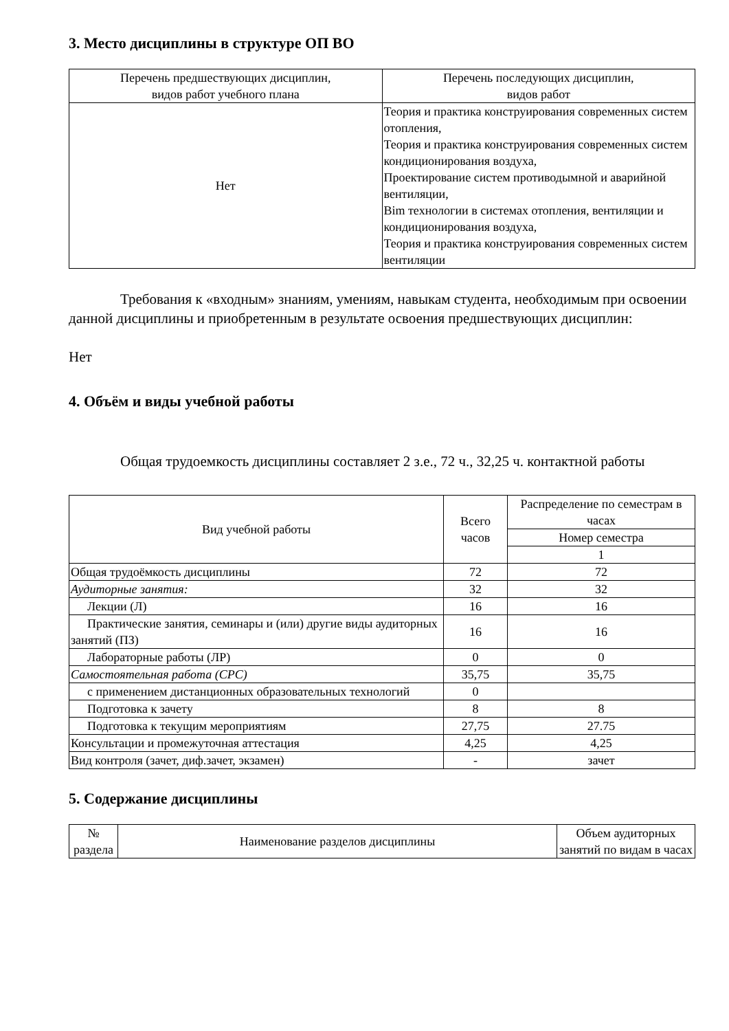3. Место дисциплины в структуре ОП ВО
| Перечень предшествующих дисциплин, видов работ учебного плана | Перечень последующих дисциплин, видов работ |
| --- | --- |
| Нет | Теория и практика конструирования современных систем отопления, Теория и практика конструирования современных систем кондиционирования воздуха, Проектирование систем противодымной и аварийной вентиляции, Bim технологии в системах отопления, вентиляции и кондиционирования воздуха, Теория и практика конструирования современных систем вентиляции |
Требования к «входным» знаниям, умениям, навыкам студента, необходимым при освоении данной дисциплины и приобретенным в результате освоения предшествующих дисциплин:
Нет
4. Объём и виды учебной работы
Общая трудоемкость дисциплины составляет 2 з.е., 72 ч., 32,25 ч. контактной работы
| Вид учебной работы | Всего часов | Распределение по семестрам в часах |
| | | Номер семестра |
| | | 1 |
| Общая трудоёмкость дисциплины | 72 | 72 |
| Аудиторные занятия: | 32 | 32 |
| Лекции (Л) | 16 | 16 |
| Практические занятия, семинары и (или) другие виды аудиторных занятий (ПЗ) | 16 | 16 |
| Лабораторные работы (ЛР) | 0 | 0 |
| Самостоятельная работа (СРС) | 35,75 | 35,75 |
| с применением дистанционных образовательных технологий | 0 | |
| Подготовка к зачету | 8 | 8 |
| Подготовка к текущим мероприятиям | 27,75 | 27.75 |
| Консультации и промежуточная аттестация | 4,25 | 4,25 |
| Вид контроля (зачет, диф.зачет, экзамен) | - | зачет |
5. Содержание дисциплины
| № раздела | Наименование разделов дисциплины | Объем аудиторных занятий по видам в часах |